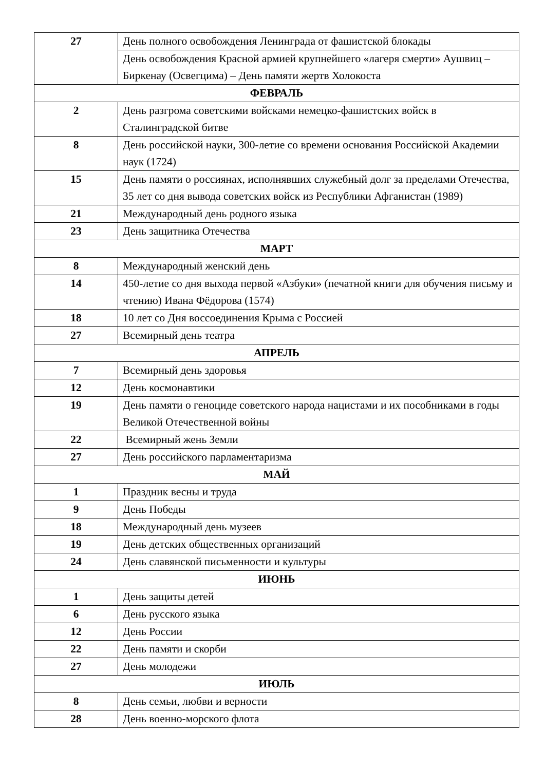| 27 | День полного освобождения Ленинграда от фашистской блокады |
| | День освобождения Красной армией крупнейшего «лагеря смерти» Аушвиц –Биркенау (Освегцима) – День памяти жертв Холокоста |
| ФЕВРАЛЬ | |
| 2 | День разгрома советскими войсками немецко-фашистских войск в Сталинградской битве |
| 8 | День российской науки, 300-летие со времени основания Российской Академии наук (1724) |
| 15 | День памяти о россиянах, исполнявших служебный долг за пределами Отечества, 35 лет со дня вывода советских войск из Республики Афганистан (1989) |
| 21 | Международный день родного языка |
| 23 | День защитника Отечества |
| МАРТ | |
| 8 | Международный женский день |
| 14 | 450-летие со дня выхода первой «Азбуки» (печатной книги для обучения письму и чтению) Ивана Фёдорова (1574) |
| 18 | 10 лет со Дня воссоединения Крыма с Россией |
| 27 | Всемирный день театра |
| АПРЕЛЬ | |
| 7 | Всемирный день здоровья |
| 12 | День космонавтики |
| 19 | День памяти о геноциде советского народа нацистами и их пособниками в годы Великой Отечественной войны |
| 22 | Всемирный жень Земли |
| 27 | День российского парламентаризма |
| МАЙ | |
| 1 | Праздник весны и труда |
| 9 | День Победы |
| 18 | Международный день музеев |
| 19 | День детских общественных организаций |
| 24 | День славянской письменности и культуры |
| ИЮНЬ | |
| 1 | День защиты детей |
| 6 | День русского языка |
| 12 | День России |
| 22 | День памяти и скорби |
| 27 | День молодежи |
| ИЮЛЬ | |
| 8 | День семьи, любви и верности |
| 28 | День военно-морского флота |